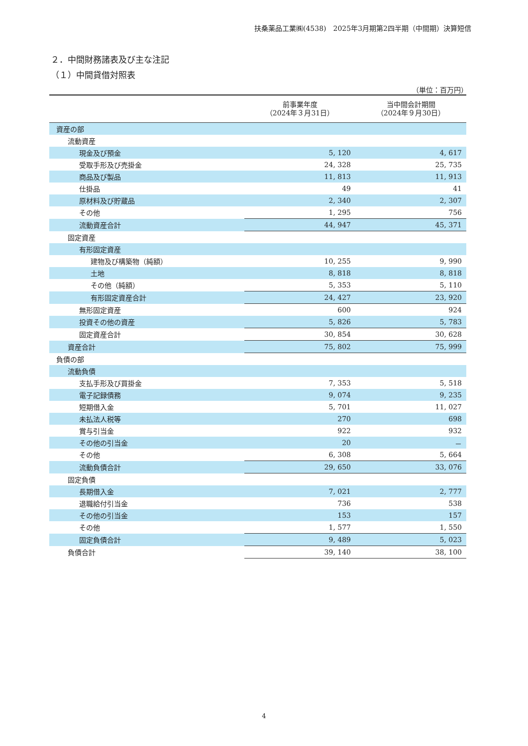扶桑薬品工業㈱(4538)　2025年3月期第2四半期（中間期）決算短信
２．中間財務諸表及び主な注記
（１）中間貸借対照表
（単位：百万円）
| | 前事業年度 （2024年３月31日） | 当中間会計期間 （2024年９月30日） |
| --- | --- | --- |
| 資産の部 | | |
| 流動資産 | | |
| 現金及び預金 | 5, 120 | 4, 617 |
| 受取手形及び売掛金 | 24, 328 | 25, 735 |
| 商品及び製品 | 11, 813 | 11, 913 |
| 仕掛品 | 49 | 41 |
| 原材料及び貯蔵品 | 2, 340 | 2, 307 |
| その他 | 1, 295 | 756 |
| 流動資産合計 | 44, 947 | 45, 371 |
| 固定資産 | | |
| 有形固定資産 | | |
| 建物及び構築物（純額） | 10, 255 | 9, 990 |
| 土地 | 8, 818 | 8, 818 |
| その他（純額） | 5, 353 | 5, 110 |
| 有形固定資産合計 | 24, 427 | 23, 920 |
| 無形固定資産 | 600 | 924 |
| 投資その他の資産 | 5, 826 | 5, 783 |
| 固定資産合計 | 30, 854 | 30, 628 |
| 資産合計 | 75, 802 | 75, 999 |
| 負債の部 | | |
| 流動負債 | | |
| 支払手形及び買掛金 | 7, 353 | 5, 518 |
| 電子記録債務 | 9, 074 | 9, 235 |
| 短期借入金 | 5, 701 | 11, 027 |
| 未払法人税等 | 270 | 698 |
| 賞与引当金 | 922 | 932 |
| その他の引当金 | 20 | － |
| その他 | 6, 308 | 5, 664 |
| 流動負債合計 | 29, 650 | 33, 076 |
| 固定負債 | | |
| 長期借入金 | 7, 021 | 2, 777 |
| 退職給付引当金 | 736 | 538 |
| その他の引当金 | 153 | 157 |
| その他 | 1, 577 | 1, 550 |
| 固定負債合計 | 9, 489 | 5, 023 |
| 負債合計 | 39, 140 | 38, 100 |
4